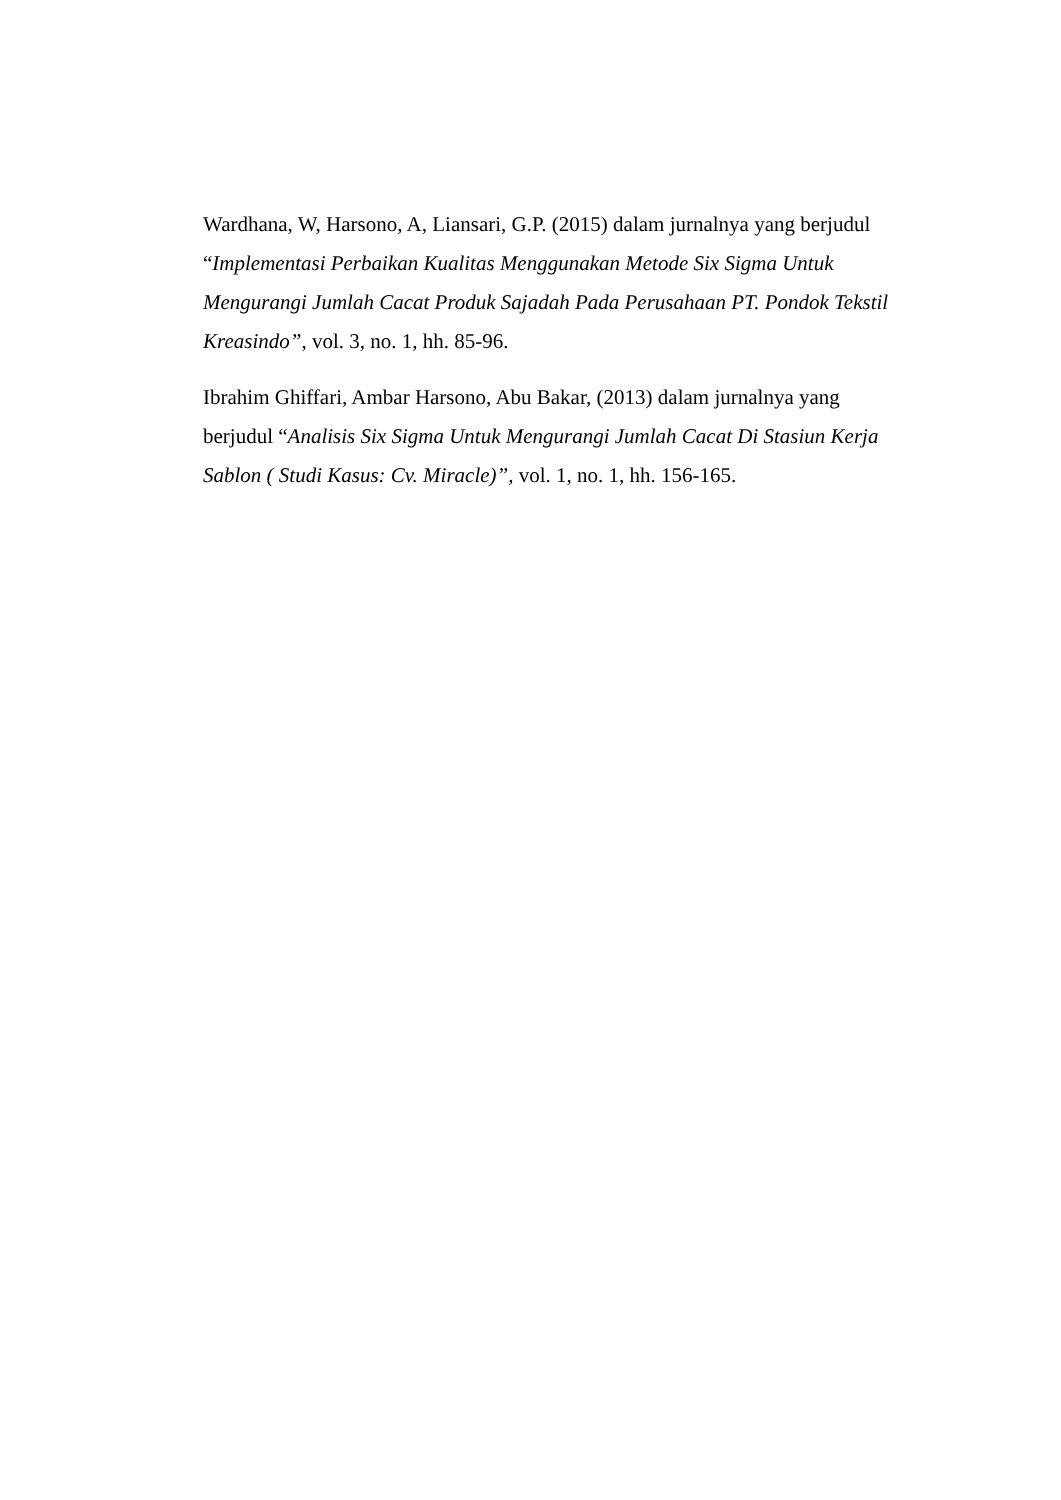Wardhana, W, Harsono, A, Liansari, G.P. (2015) dalam jurnalnya yang berjudul “Implementasi Perbaikan Kualitas Menggunakan Metode Six Sigma Untuk Mengurangi Jumlah Cacat Produk Sajadah Pada Perusahaan PT. Pondok Tekstil Kreasindo”, vol. 3, no. 1, hh. 85-96.
Ibrahim Ghiffari, Ambar Harsono, Abu Bakar, (2013) dalam jurnalnya yang berjudul “Analisis Six Sigma Untuk Mengurangi Jumlah Cacat Di Stasiun Kerja Sablon ( Studi Kasus: Cv. Miracle)”, vol. 1, no. 1, hh. 156-165.